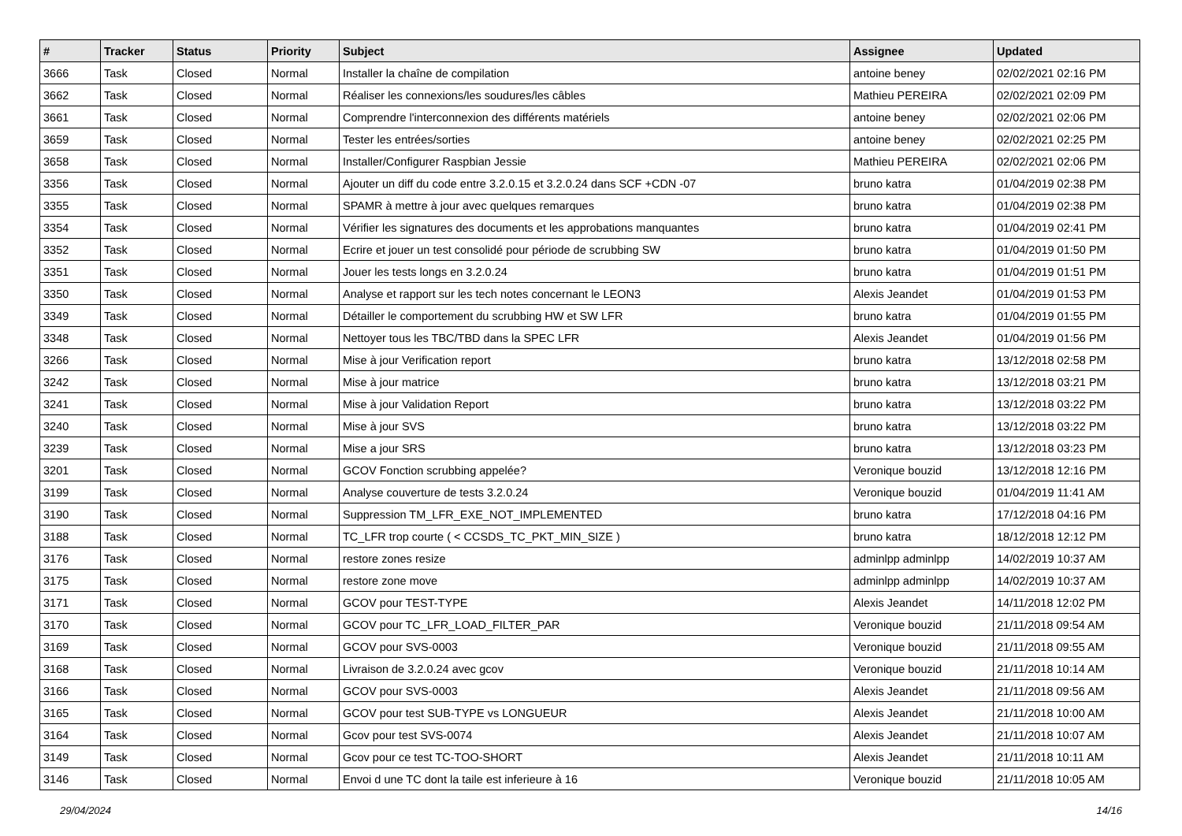| # | Tracker | Status | Priority | Subject | Assignee | Updated |
| --- | --- | --- | --- | --- | --- | --- |
| 3666 | Task | Closed | Normal | Installer la chaîne de compilation | antoine beney | 02/02/2021 02:16 PM |
| 3662 | Task | Closed | Normal | Réaliser les connexions/les soudures/les câbles | Mathieu PEREIRA | 02/02/2021 02:09 PM |
| 3661 | Task | Closed | Normal | Comprendre l'interconnexion des différents matériels | antoine beney | 02/02/2021 02:06 PM |
| 3659 | Task | Closed | Normal | Tester les entrées/sorties | antoine beney | 02/02/2021 02:25 PM |
| 3658 | Task | Closed | Normal | Installer/Configurer Raspbian Jessie | Mathieu PEREIRA | 02/02/2021 02:06 PM |
| 3356 | Task | Closed | Normal | Ajouter un diff du code entre 3.2.0.15 et 3.2.0.24 dans SCF +CDN -07 | bruno katra | 01/04/2019 02:38 PM |
| 3355 | Task | Closed | Normal | SPAMR à mettre à jour avec quelques remarques | bruno katra | 01/04/2019 02:38 PM |
| 3354 | Task | Closed | Normal | Vérifier les signatures des documents et les approbations manquantes | bruno katra | 01/04/2019 02:41 PM |
| 3352 | Task | Closed | Normal | Ecrire et jouer un test consolidé pour période de scrubbing SW | bruno katra | 01/04/2019 01:50 PM |
| 3351 | Task | Closed | Normal | Jouer les tests longs en 3.2.0.24 | bruno katra | 01/04/2019 01:51 PM |
| 3350 | Task | Closed | Normal | Analyse et rapport sur les tech notes concernant le LEON3 | Alexis Jeandet | 01/04/2019 01:53 PM |
| 3349 | Task | Closed | Normal | Détailler le comportement du scrubbing HW et SW LFR | bruno katra | 01/04/2019 01:55 PM |
| 3348 | Task | Closed | Normal | Nettoyer tous les TBC/TBD dans la SPEC LFR | Alexis Jeandet | 01/04/2019 01:56 PM |
| 3266 | Task | Closed | Normal | Mise à jour Verification report | bruno katra | 13/12/2018 02:58 PM |
| 3242 | Task | Closed | Normal | Mise à jour matrice | bruno katra | 13/12/2018 03:21 PM |
| 3241 | Task | Closed | Normal | Mise à jour Validation Report | bruno katra | 13/12/2018 03:22 PM |
| 3240 | Task | Closed | Normal | Mise à jour SVS | bruno katra | 13/12/2018 03:22 PM |
| 3239 | Task | Closed | Normal | Mise a jour SRS | bruno katra | 13/12/2018 03:23 PM |
| 3201 | Task | Closed | Normal | GCOV Fonction scrubbing appelée? | Veronique bouzid | 13/12/2018 12:16 PM |
| 3199 | Task | Closed | Normal | Analyse couverture de tests 3.2.0.24 | Veronique bouzid | 01/04/2019 11:41 AM |
| 3190 | Task | Closed | Normal | Suppression TM_LFR_EXE_NOT_IMPLEMENTED | bruno katra | 17/12/2018 04:16 PM |
| 3188 | Task | Closed | Normal | TC_LFR trop courte ( < CCSDS_TC_PKT_MIN_SIZE ) | bruno katra | 18/12/2018 12:12 PM |
| 3176 | Task | Closed | Normal | restore zones resize | adminlpp adminlpp | 14/02/2019 10:37 AM |
| 3175 | Task | Closed | Normal | restore zone move | adminlpp adminlpp | 14/02/2019 10:37 AM |
| 3171 | Task | Closed | Normal | GCOV pour TEST-TYPE | Alexis Jeandet | 14/11/2018 12:02 PM |
| 3170 | Task | Closed | Normal | GCOV pour TC_LFR_LOAD_FILTER_PAR | Veronique bouzid | 21/11/2018 09:54 AM |
| 3169 | Task | Closed | Normal | GCOV pour SVS-0003 | Veronique bouzid | 21/11/2018 09:55 AM |
| 3168 | Task | Closed | Normal | Livraison de 3.2.0.24 avec gcov | Veronique bouzid | 21/11/2018 10:14 AM |
| 3166 | Task | Closed | Normal | GCOV pour SVS-0003 | Alexis Jeandet | 21/11/2018 09:56 AM |
| 3165 | Task | Closed | Normal | GCOV pour test SUB-TYPE vs LONGUEUR | Alexis Jeandet | 21/11/2018 10:00 AM |
| 3164 | Task | Closed | Normal | Gcov pour test SVS-0074 | Alexis Jeandet | 21/11/2018 10:07 AM |
| 3149 | Task | Closed | Normal | Gcov pour ce test TC-TOO-SHORT | Alexis Jeandet | 21/11/2018 10:11 AM |
| 3146 | Task | Closed | Normal | Envoi d une TC dont la taile est inferieure à 16 | Veronique bouzid | 21/11/2018 10:05 AM |
29/04/2024 14/16